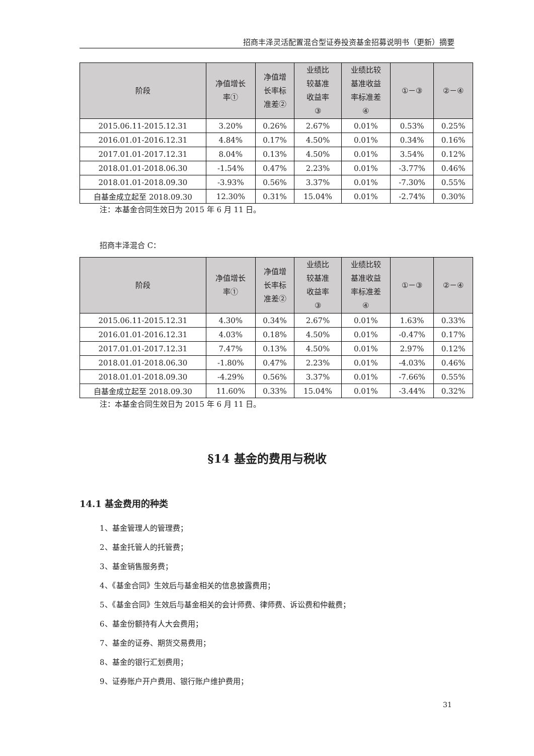招商丰泽灵活配置混合型证券投资基金招募说明书（更新）摘要
| 阶段 | 净值增长 率① | 净值增 长率标 准差② | 业绩比 较基准 收益率 ③ | 业绩比较 基准收益 率标准差 ④ | ①－③ | ②－④ |
| --- | --- | --- | --- | --- | --- | --- |
| 2015.06.11-2015.12.31 | 3.20% | 0.26% | 2.67% | 0.01% | 0.53% | 0.25% |
| 2016.01.01-2016.12.31 | 4.84% | 0.17% | 4.50% | 0.01% | 0.34% | 0.16% |
| 2017.01.01-2017.12.31 | 8.04% | 0.13% | 4.50% | 0.01% | 3.54% | 0.12% |
| 2018.01.01-2018.06.30 | -1.54% | 0.47% | 2.23% | 0.01% | -3.77% | 0.46% |
| 2018.01.01-2018.09.30 | -3.93% | 0.56% | 3.37% | 0.01% | -7.30% | 0.55% |
| 自基金成立起至 2018.09.30 | 12.30% | 0.31% | 15.04% | 0.01% | -2.74% | 0.30% |
注：本基金合同生效日为 2015 年 6 月 11 日。
招商丰泽混合 C：
| 阶段 | 净值增长 率① | 净值增 长率标 准差② | 业绩比 较基准 收益率 ③ | 业绩比较 基准收益 率标准差 ④ | ①－③ | ②－④ |
| --- | --- | --- | --- | --- | --- | --- |
| 2015.06.11-2015.12.31 | 4.30% | 0.34% | 2.67% | 0.01% | 1.63% | 0.33% |
| 2016.01.01-2016.12.31 | 4.03% | 0.18% | 4.50% | 0.01% | -0.47% | 0.17% |
| 2017.01.01-2017.12.31 | 7.47% | 0.13% | 4.50% | 0.01% | 2.97% | 0.12% |
| 2018.01.01-2018.06.30 | -1.80% | 0.47% | 2.23% | 0.01% | -4.03% | 0.46% |
| 2018.01.01-2018.09.30 | -4.29% | 0.56% | 3.37% | 0.01% | -7.66% | 0.55% |
| 自基金成立起至 2018.09.30 | 11.60% | 0.33% | 15.04% | 0.01% | -3.44% | 0.32% |
注：本基金合同生效日为 2015 年 6 月 11 日。
§14 基金的费用与税收
14.1 基金费用的种类
1、基金管理人的管理费；
2、基金托管人的托管费；
3、基金销售服务费；
4、《基金合同》生效后与基金相关的信息披露费用；
5、《基金合同》生效后与基金相关的会计师费、律师费、诉讼费和仲裁费；
6、基金份额持有人大会费用；
7、基金的证券、期货交易费用；
8、基金的银行汇划费用；
9、证券账户开户费用、银行账户维护费用；
31